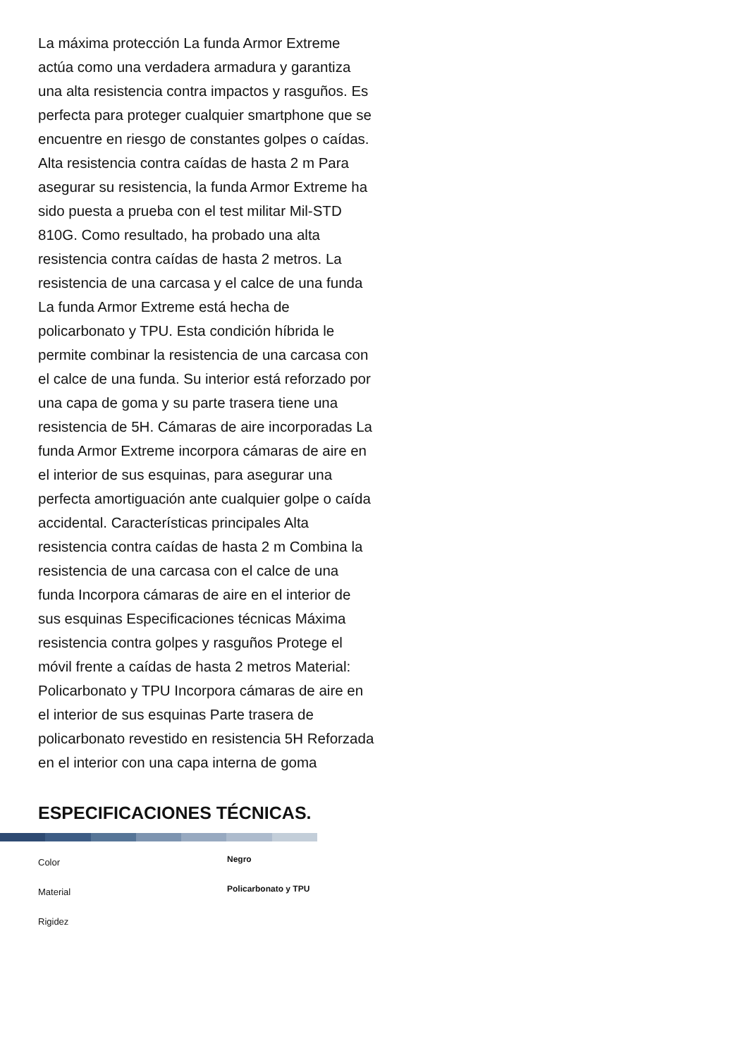La máxima protección La funda Armor Extreme actúa como una verdadera armadura y garantiza una alta resistencia contra impactos y rasguños. Es perfecta para proteger cualquier smartphone que se encuentre en riesgo de constantes golpes o caídas. Alta resistencia contra caídas de hasta 2 m Para asegurar su resistencia, la funda Armor Extreme ha sido puesta a prueba con el test militar Mil-STD 810G. Como resultado, ha probado una alta resistencia contra caídas de hasta 2 metros. La resistencia de una carcasa y el calce de una funda La funda Armor Extreme está hecha de policarbonato y TPU. Esta condición híbrida le permite combinar la resistencia de una carcasa con el calce de una funda. Su interior está reforzado por una capa de goma y su parte trasera tiene una resistencia de 5H. Cámaras de aire incorporadas La funda Armor Extreme incorpora cámaras de aire en el interior de sus esquinas, para asegurar una perfecta amortiguación ante cualquier golpe o caída accidental. Características principales Alta resistencia contra caídas de hasta 2 m Combina la resistencia de una carcasa con el calce de una funda Incorpora cámaras de aire en el interior de sus esquinas Especificaciones técnicas Máxima resistencia contra golpes y rasguños Protege el móvil frente a caídas de hasta 2 metros Material: Policarbonato y TPU Incorpora cámaras de aire en el interior de sus esquinas Parte trasera de policarbonato revestido en resistencia 5H Reforzada en el interior con una capa interna de goma
ESPECIFICACIONES TÉCNICAS.
| Color | Negro |
| Material | Policarbonato y TPU |
| Rigidez | |